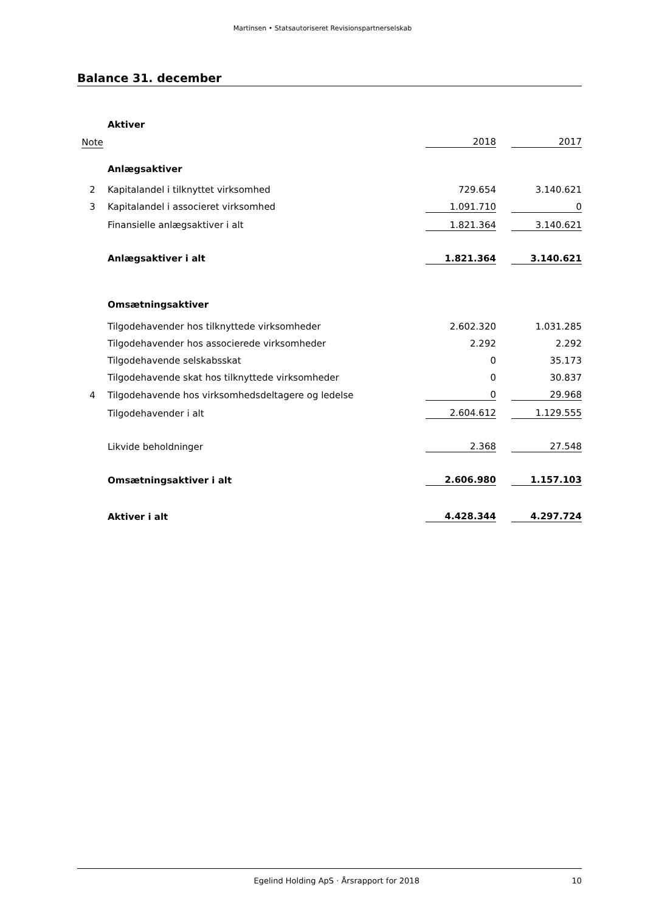Martinsen • Statsautoriseret Revisionspartnerselskab
Balance 31. december
| | Aktiver | | | |
| Note | | 2018 | | 2017 |
| | Anlægsaktiver | | | |
| 2 | Kapitalandel i tilknyttet virksomhed | 729.654 | | 3.140.621 |
| 3 | Kapitalandel i associeret virksomhed | 1.091.710 | | 0 |
| | Finansielle anlægsaktiver i alt | 1.821.364 | | 3.140.621 |
| | Anlægsaktiver i alt | 1.821.364 | | 3.140.621 |
| | Omsætningsaktiver | | | |
| | Tilgodehavender hos tilknyttede virksomheder | 2.602.320 | | 1.031.285 |
| | Tilgodehavender hos associerede virksomheder | 2.292 | | 2.292 |
| | Tilgodehavende selskabsskat | 0 | | 35.173 |
| | Tilgodehavende skat hos tilknyttede virksomheder | 0 | | 30.837 |
| 4 | Tilgodehavende hos virksomhedsdeltagere og ledelse | 0 | | 29.968 |
| | Tilgodehavender i alt | 2.604.612 | | 1.129.555 |
| | Likvide beholdninger | 2.368 | | 27.548 |
| | Omsætningsaktiver i alt | 2.606.980 | | 1.157.103 |
| | Aktiver i alt | 4.428.344 | | 4.297.724 |
Egelind Holding ApS · Årsrapport for 2018 10